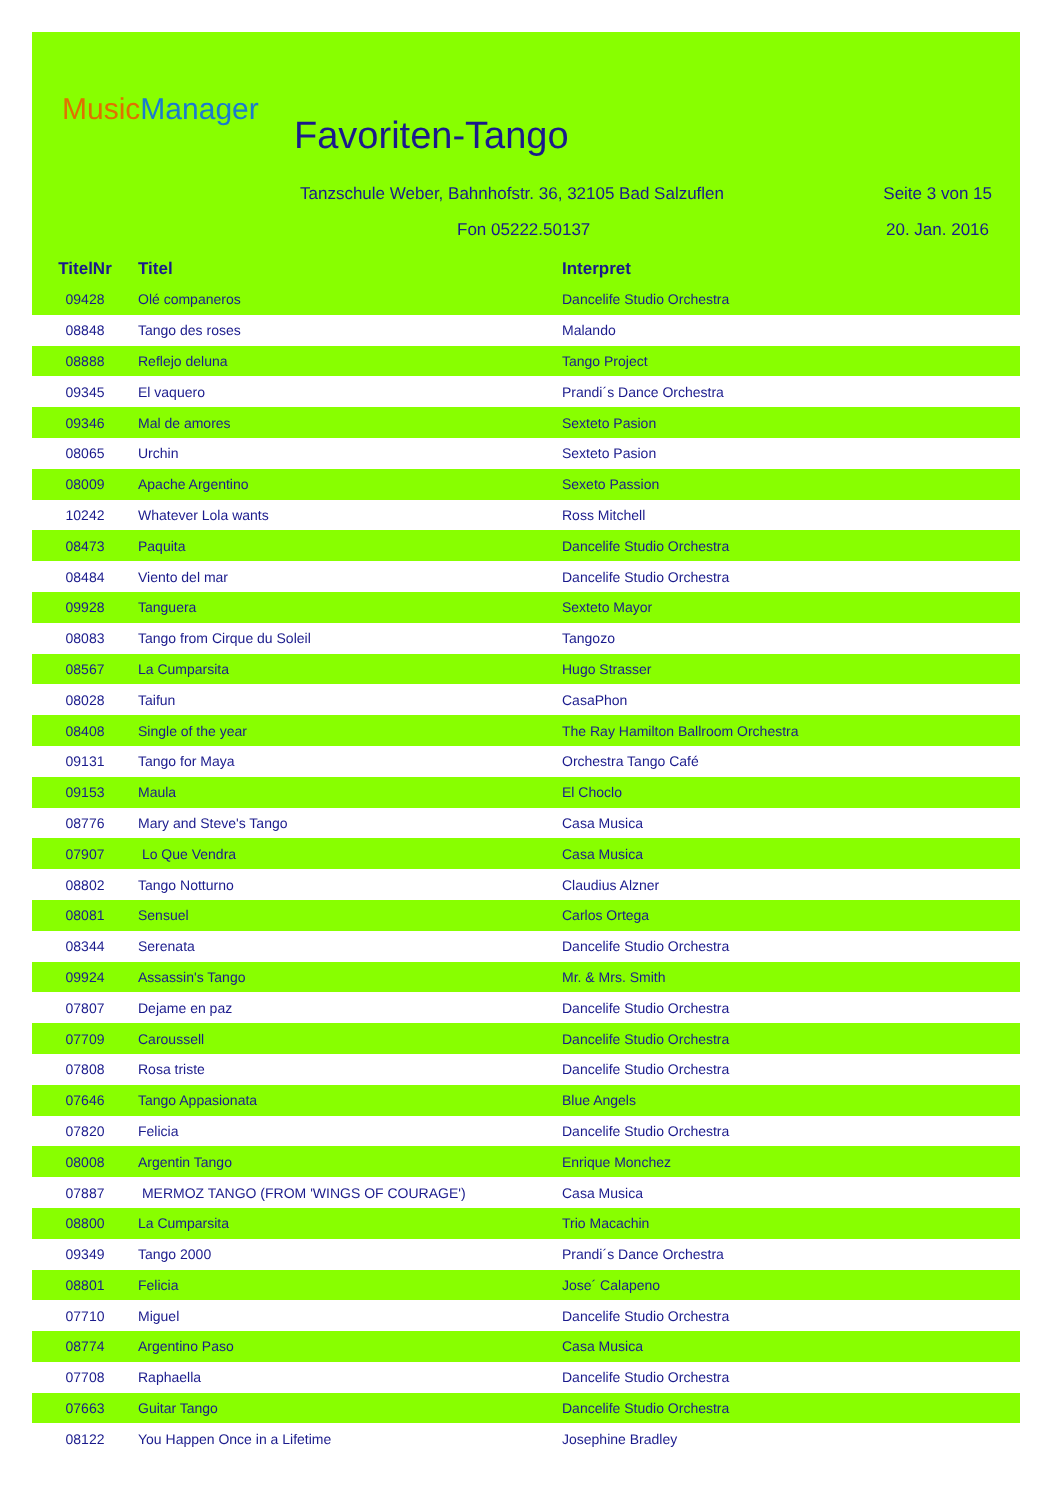MusicManager
Favoriten-Tango
Tanzschule Weber, Bahnhofstr. 36, 32105 Bad Salzuflen
Seite 3 von 15
Fon 05222.50137 20. Jan. 2016
| TitelNr | Titel | Interpret |
| --- | --- | --- |
| 09428 | Olé companeros | Dancelife Studio Orchestra |
| 08848 | Tango des roses | Malando |
| 08888 | Reflejo deluna | Tango Project |
| 09345 | El vaquero | Prandi´s Dance Orchestra |
| 09346 | Mal de amores | Sexteto Pasion |
| 08065 | Urchin | Sexteto Pasion |
| 08009 | Apache Argentino | Sexeto Passion |
| 10242 | Whatever Lola wants | Ross Mitchell |
| 08473 | Paquita | Dancelife Studio Orchestra |
| 08484 | Viento del mar | Dancelife Studio Orchestra |
| 09928 | Tanguera | Sexteto Mayor |
| 08083 | Tango from Cirque du Soleil | Tangozo |
| 08567 | La Cumparsita | Hugo Strasser |
| 08028 | Taifun | CasaPhon |
| 08408 | Single of the year | The Ray Hamilton Ballroom Orchestra |
| 09131 | Tango for Maya | Orchestra Tango Café |
| 09153 | Maula | El Choclo |
| 08776 | Mary and Steve's Tango | Casa Musica |
| 07907 | Lo Que Vendra | Casa Musica |
| 08802 | Tango Notturno | Claudius Alzner |
| 08081 | Sensuel | Carlos Ortega |
| 08344 | Serenata | Dancelife Studio Orchestra |
| 09924 | Assassin's Tango | Mr. & Mrs. Smith |
| 07807 | Dejame en paz | Dancelife Studio Orchestra |
| 07709 | Caroussell | Dancelife Studio Orchestra |
| 07808 | Rosa triste | Dancelife Studio Orchestra |
| 07646 | Tango Appasionata | Blue Angels |
| 07820 | Felicia | Dancelife Studio Orchestra |
| 08008 | Argentin Tango | Enrique Monchez |
| 07887 | MERMOZ TANGO (FROM 'WINGS OF COURAGE') | Casa Musica |
| 08800 | La Cumparsita | Trio Macachin |
| 09349 | Tango 2000 | Prandi´s Dance Orchestra |
| 08801 | Felicia | Jose´ Calapeno |
| 07710 | Miguel | Dancelife Studio Orchestra |
| 08774 | Argentino Paso | Casa Musica |
| 07708 | Raphaella | Dancelife Studio Orchestra |
| 07663 | Guitar Tango | Dancelife Studio Orchestra |
| 08122 | You Happen Once in a Lifetime | Josephine Bradley |